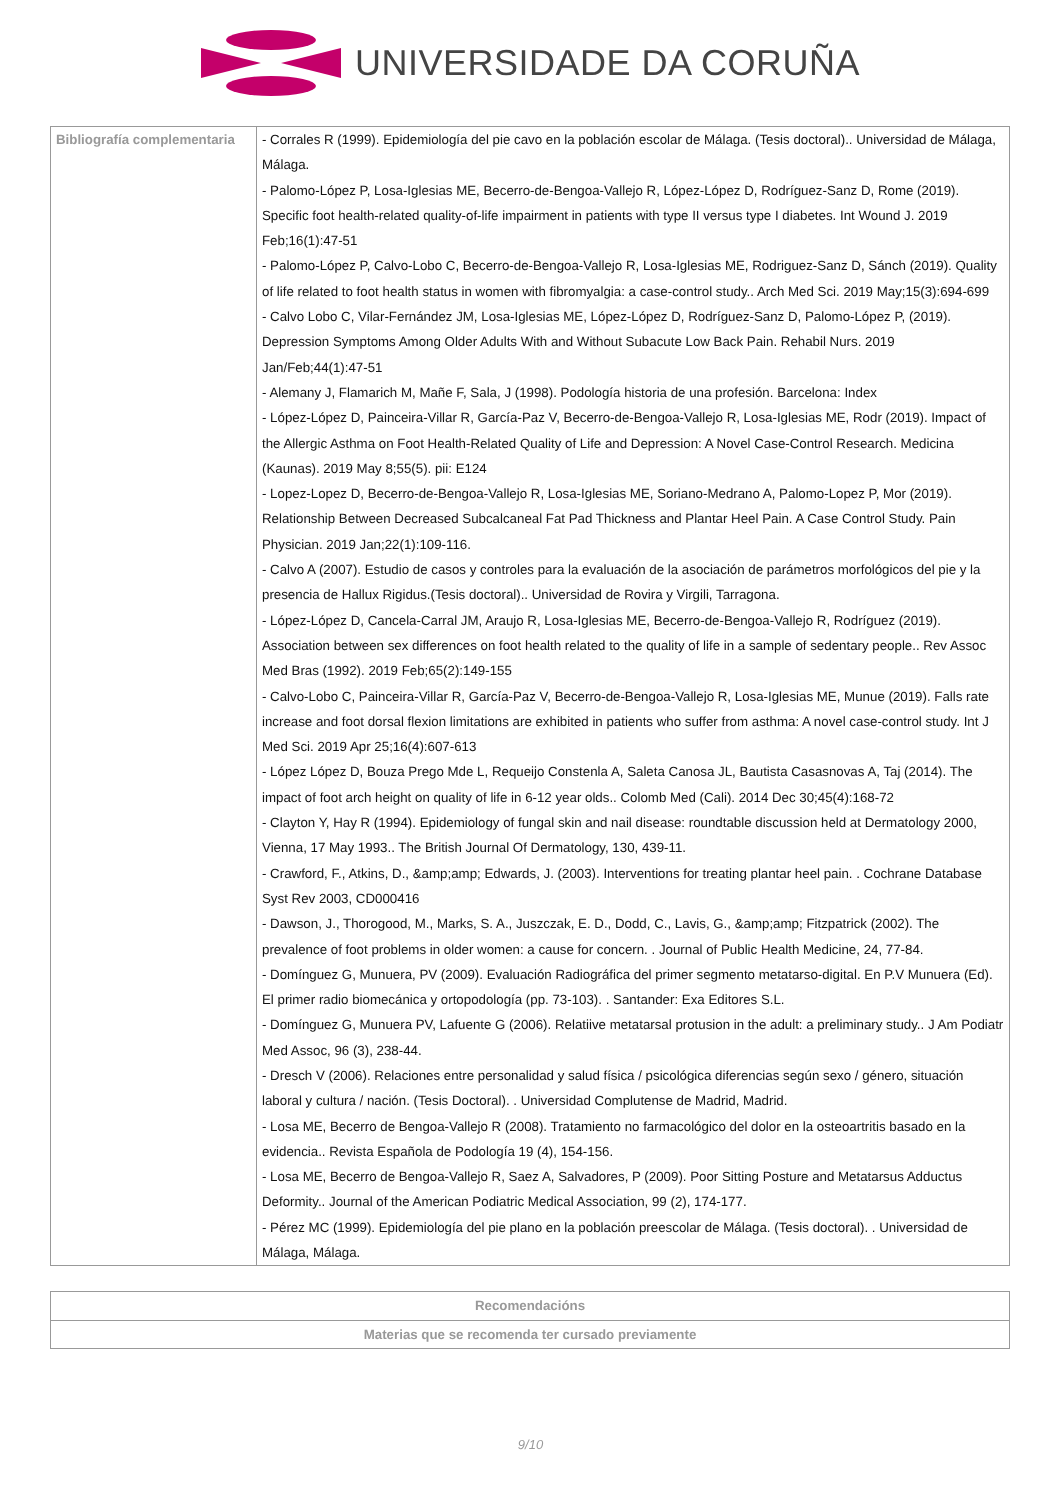UNIVERSIDADE DA CORUÑA
| Bibliografía complementaria | - Corrales R (1999). Epidemiología del pie cavo en la población escolar de Málaga. (Tesis doctoral).. Universidad de Málaga, Málaga. - Palomo-López P, Losa-Iglesias ME, Becerro-de-Bengoa-Vallejo R, López-López D, Rodríguez-Sanz D, Rome (2019). Specific foot health-related quality-of-life impairment in patients with type II versus type I diabetes. Int Wound J. 2019 Feb;16(1):47-51 - Palomo-López P, Calvo-Lobo C, Becerro-de-Bengoa-Vallejo R, Losa-Iglesias ME, Rodriguez-Sanz D, Sánch (2019). Quality of life related to foot health status in women with fibromyalgia: a case-control study.. Arch Med Sci. 2019 May;15(3):694-699 - Calvo Lobo C, Vilar-Fernández JM, Losa-Iglesias ME, López-López D, Rodríguez-Sanz D, Palomo-López P, (2019). Depression Symptoms Among Older Adults With and Without Subacute Low Back Pain. Rehabil Nurs. 2019 Jan/Feb;44(1):47-51 - Alemany J, Flamarich M, Mañe F, Sala, J (1998). Podología historia de una profesión. Barcelona: Index - López-López D, Painceira-Villar R, García-Paz V, Becerro-de-Bengoa-Vallejo R, Losa-Iglesias ME, Rodr (2019). Impact of the Allergic Asthma on Foot Health-Related Quality of Life and Depression: A Novel Case-Control Research. Medicina (Kaunas). 2019 May 8;55(5). pii: E124 - Lopez-Lopez D, Becerro-de-Bengoa-Vallejo R, Losa-Iglesias ME, Soriano-Medrano A, Palomo-Lopez P, Mor (2019). Relationship Between Decreased Subcalcaneal Fat Pad Thickness and Plantar Heel Pain. A Case Control Study. Pain Physician. 2019 Jan;22(1):109-116. - Calvo A (2007). Estudio de casos y controles para la evaluación de la asociación de parámetros morfológicos del pie y la presencia de Hallux Rigidus.(Tesis doctoral).. Universidad de Rovira y Virgili, Tarragona. - López-López D, Cancela-Carral JM, Araujo R, Losa-Iglesias ME, Becerro-de-Bengoa-Vallejo R, Rodríguez (2019). Association between sex differences on foot health related to the quality of life in a sample of sedentary people.. Rev Assoc Med Bras (1992). 2019 Feb;65(2):149-155 - Calvo-Lobo C, Painceira-Villar R, García-Paz V, Becerro-de-Bengoa-Vallejo R, Losa-Iglesias ME, Munue (2019). Falls rate increase and foot dorsal flexion limitations are exhibited in patients who suffer from asthma: A novel case-control study. Int J Med Sci. 2019 Apr 25;16(4):607-613 - López López D, Bouza Prego Mde L, Requeijo Constenla A, Saleta Canosa JL, Bautista Casasnovas A, Taj (2014). The impact of foot arch height on quality of life in 6-12 year olds.. Colomb Med (Cali). 2014 Dec 30;45(4):168-72 - Clayton Y, Hay R (1994). Epidemiology of fungal skin and nail disease: roundtable discussion held at Dermatology 2000, Vienna, 17 May 1993.. The British Journal Of Dermatology, 130, 439-11. - Crawford, F., Atkins, D., &amp;amp; Edwards, J. (2003). Interventions for treating plantar heel pain. . Cochrane Database Syst Rev 2003, CD000416 - Dawson, J., Thorogood, M., Marks, S. A., Juszczak, E. D., Dodd, C., Lavis, G., &amp;amp; Fitzpatrick (2002). The prevalence of foot problems in older women: a cause for concern. . Journal of Public Health Medicine, 24, 77-84. - Domínguez G, Munuera, PV (2009). Evaluación Radiográfica del primer segmento metatarso-digital. En P.V Munuera (Ed). El primer radio biomecánica y ortopodología (pp. 73-103). . Santander: Exa Editores S.L. - Domínguez G, Munuera PV, Lafuente G (2006). Relatiive metatarsal protusion in the adult: a preliminary study.. J Am Podiatr Med Assoc, 96 (3), 238-44. - Dresch V (2006). Relaciones entre personalidad y salud física / psicológica diferencias según sexo / género, situación laboral y cultura / nación. (Tesis Doctoral). . Universidad Complutense de Madrid, Madrid. - Losa ME, Becerro de Bengoa-Vallejo R (2008). Tratamiento no farmacológico del dolor en la osteoartritis basado en la evidencia.. Revista Española de Podología 19 (4), 154-156. - Losa ME, Becerro de Bengoa-Vallejo R, Saez A, Salvadores, P (2009). Poor Sitting Posture and Metatarsus Adductus Deformity.. Journal of the American Podiatric Medical Association, 99 (2), 174-177. - Pérez MC (1999). Epidemiología del pie plano en la población preescolar de Málaga. (Tesis doctoral). . Universidad de Málaga, Málaga. |
| Recomendacións |
| --- |
| Materias que se recomenda ter cursado previamente |
9/10